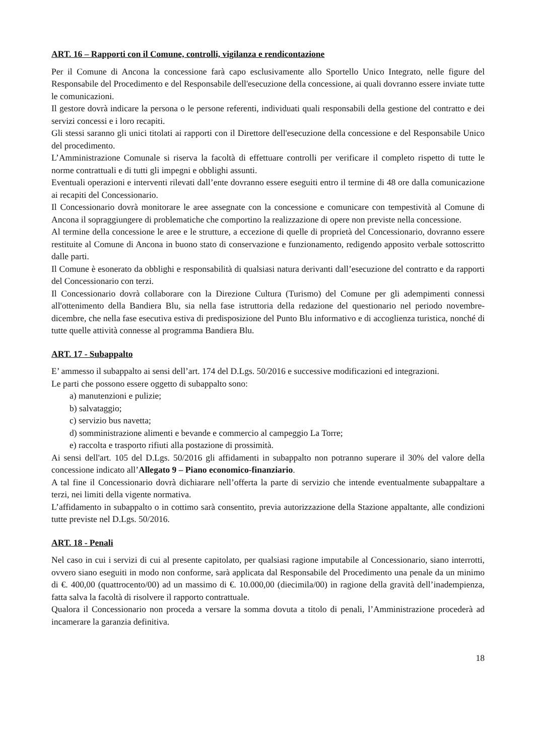ART. 16 – Rapporti con il Comune, controlli, vigilanza e rendicontazione
Per il Comune di Ancona la concessione farà capo esclusivamente allo Sportello Unico Integrato, nelle figure del Responsabile del Procedimento e del Responsabile dell'esecuzione della concessione, ai quali dovranno essere inviate tutte le comunicazioni.
Il gestore dovrà indicare la persona o le persone referenti, individuati quali responsabili della gestione del contratto e dei servizi concessi e i loro recapiti.
Gli stessi saranno gli unici titolati ai rapporti con il Direttore dell'esecuzione della concessione e del Responsabile Unico del procedimento.
L’Amministrazione Comunale si riserva la facoltà di effettuare controlli per verificare il completo rispetto di tutte le norme contrattuali e di tutti gli impegni e obblighi assunti.
Eventuali operazioni e interventi rilevati dall’ente dovranno essere eseguiti entro il termine di 48 ore dalla comunicazione ai recapiti del Concessionario.
Il Concessionario dovrà monitorare le aree assegnate con la concessione e comunicare con tempestività al Comune di Ancona il sopraggiungere di problematiche che comportino la realizzazione di opere non previste nella concessione.
Al termine della concessione le aree e le strutture, a eccezione di quelle di proprietà del Concessionario, dovranno essere restituite al Comune di Ancona in buono stato di conservazione e funzionamento, redigendo apposito verbale sottoscritto dalle parti.
Il Comune è esonerato da obblighi e responsabilità di qualsiasi natura derivanti dall’esecuzione del contratto e da rapporti del Concessionario con terzi.
Il Concessionario dovrà collaborare con la Direzione Cultura (Turismo) del Comune per gli adempimenti connessi all'ottenimento della Bandiera Blu, sia nella fase istruttoria della redazione del questionario nel periodo novembre-dicembre, che nella fase esecutiva estiva di predisposizione del Punto Blu informativo e di accoglienza turistica, nonché di tutte quelle attività connesse al programma Bandiera Blu.
ART. 17 - Subappalto
E’ ammesso il subappalto ai sensi dell’art. 174 del D.Lgs. 50/2016 e successive modificazioni ed integrazioni.
Le parti che possono essere oggetto di subappalto sono:
a) manutenzioni e pulizie;
b) salvataggio;
c) servizio bus navetta;
d) somministrazione alimenti e bevande e commercio al campeggio La Torre;
e) raccolta e trasporto rifiuti alla postazione di prossimità.
Ai sensi dell'art. 105 del D.Lgs. 50/2016 gli affidamenti in subappalto non potranno superare il 30% del valore della concessione indicato all’Allegato 9 – Piano economico-finanziario.
A tal fine il Concessionario dovrà dichiarare nell’offerta la parte di servizio che intende eventualmente subappaltare a terzi, nei limiti della vigente normativa.
L’affidamento in subappalto o in cottimo sarà consentito, previa autorizzazione della Stazione appaltante, alle condizioni tutte previste nel D.Lgs. 50/2016.
ART. 18 - Penali
Nel caso in cui i servizi di cui al presente capitolato, per qualsiasi ragione imputabile al Concessionario, siano interrotti, ovvero siano eseguiti in modo non conforme, sarà applicata dal Responsabile del Procedimento una penale da un minimo di €. 400,00 (quattrocento/00) ad un massimo di €. 10.000,00 (diecimila/00) in ragione della gravità dell’inadempienza, fatta salva la facoltà di risolvere il rapporto contrattuale.
Qualora il Concessionario non proceda a versare la somma dovuta a titolo di penali, l’Amministrazione procederà ad incamerare la garanzia definitiva.
18